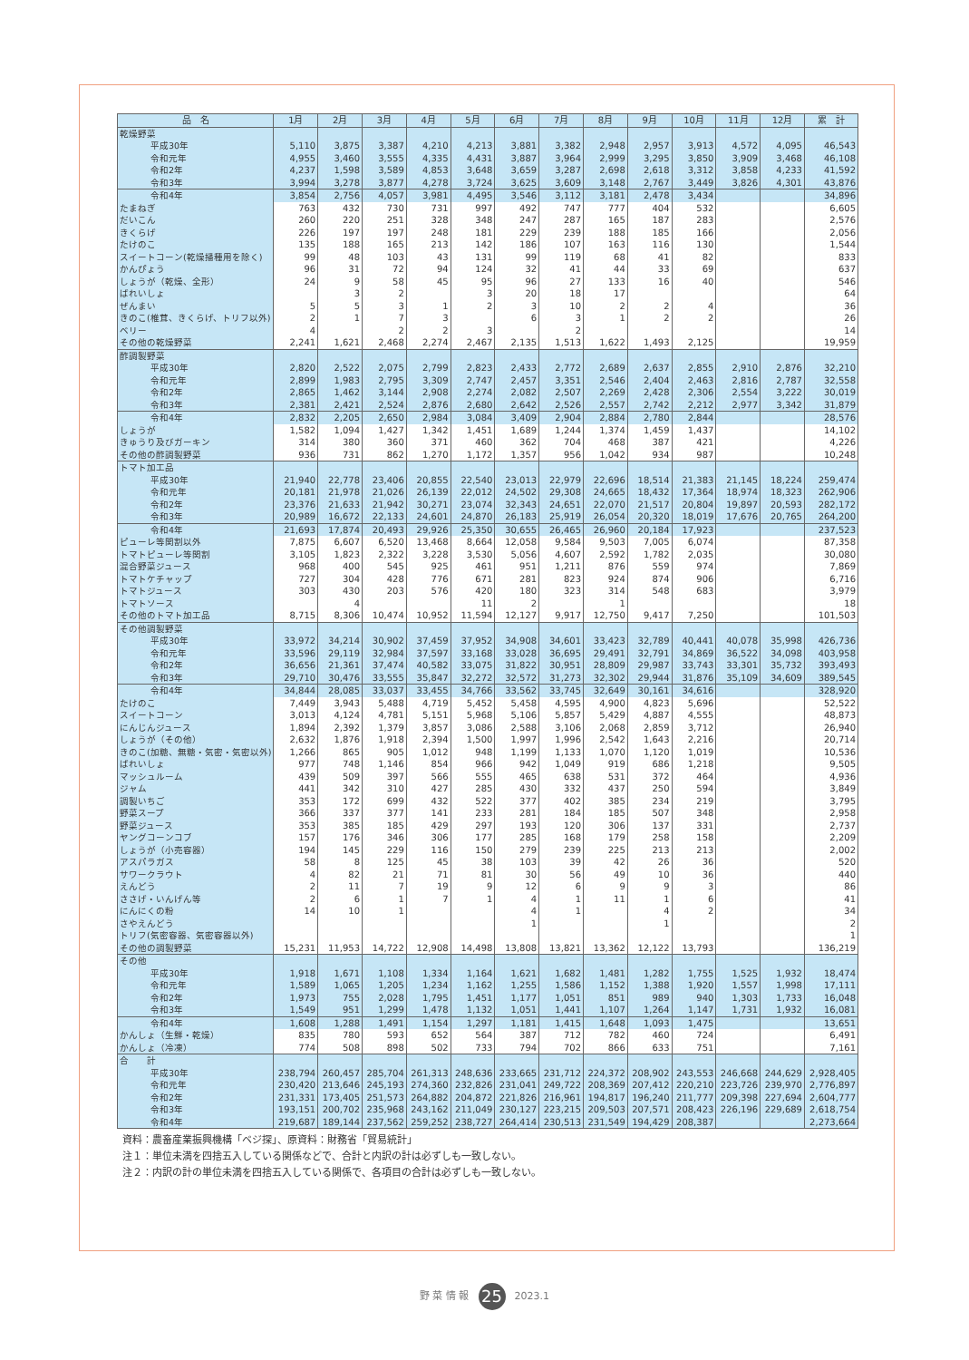| 品 名 | 1月 | 2月 | 3月 | 4月 | 5月 | 6月 | 7月 | 8月 | 9月 | 10月 | 11月 | 12月 | 累 計 |
| --- | --- | --- | --- | --- | --- | --- | --- | --- | --- | --- | --- | --- | --- |
| 乾燥野菜 | | | | | | | | | | | | | |
| 平成30年 | 5,110 | 3,875 | 3,387 | 4,210 | 4,213 | 3,881 | 3,382 | 2,948 | 2,957 | 3,913 | 4,572 | 4,095 | 46,543 |
| 令和元年 | 4,955 | 3,460 | 3,555 | 4,335 | 4,431 | 3,887 | 3,964 | 2,999 | 3,295 | 3,850 | 3,909 | 3,468 | 46,108 |
| 令和2年 | 4,237 | 1,598 | 3,589 | 4,853 | 3,648 | 3,659 | 3,287 | 2,698 | 2,618 | 3,312 | 3,858 | 4,233 | 41,592 |
| 令和3年 | 3,994 | 3,278 | 3,877 | 4,278 | 3,724 | 3,625 | 3,609 | 3,148 | 2,767 | 3,449 | 3,826 | 4,301 | 43,876 |
| 令和4年 | 3,854 | 2,756 | 4,057 | 3,981 | 4,495 | 3,546 | 3,112 | 3,181 | 2,478 | 3,434 | | | 34,896 |
| たまねぎ | 763 | 432 | 730 | 731 | 997 | 492 | 747 | 777 | 404 | 532 | | | 6,605 |
| だいこん | 260 | 220 | 251 | 328 | 348 | 247 | 287 | 165 | 187 | 283 | | | 2,576 |
| きくらげ | 226 | 197 | 197 | 248 | 181 | 229 | 239 | 188 | 185 | 166 | | | 2,056 |
| たけのこ | 135 | 188 | 165 | 213 | 142 | 186 | 107 | 163 | 116 | 130 | | | 1,544 |
| スイートコーン(乾燥播種用を除く) | 99 | 48 | 103 | 43 | 131 | 99 | 119 | 68 | 41 | 82 | | | 833 |
| かんぴょう | 96 | 31 | 72 | 94 | 124 | 32 | 41 | 44 | 33 | 69 | | | 637 |
| しょうが（乾燥、全形） | 24 | 9 | 58 | 45 | 95 | 96 | 27 | 133 | 16 | 40 | | | 546 |
| ばれいしょ | | 3 | 2 | | 3 | 20 | 18 | 17 | | | | | 64 |
| ぜんまい | 5 | 5 | 3 | 1 | 2 | 3 | 10 | 2 | 2 | 4 | | | 36 |
| きのこ(椎茸、きくらげ、トリフ以外) | 2 | 1 | 7 | 3 | | 6 | 3 | 1 | 2 | 2 | | | 26 |
| ベリー | 4 | | 2 | 2 | 3 | | 2 | | | | | | 14 |
| その他の乾燥野菜 | 2,241 | 1,621 | 2,468 | 2,274 | 2,467 | 2,135 | 1,513 | 1,622 | 1,493 | 2,125 | | | 19,959 |
| 酢調製野菜 | | | | | | | | | | | | | |
| 平成30年 | 2,820 | 2,522 | 2,075 | 2,799 | 2,823 | 2,433 | 2,772 | 2,689 | 2,637 | 2,855 | 2,910 | 2,876 | 32,210 |
| 令和元年 | 2,899 | 1,983 | 2,795 | 3,309 | 2,747 | 2,457 | 3,351 | 2,546 | 2,404 | 2,463 | 2,816 | 2,787 | 32,558 |
| 令和2年 | 2,865 | 1,462 | 3,144 | 2,908 | 2,274 | 2,082 | 2,507 | 2,269 | 2,428 | 2,306 | 2,554 | 3,222 | 30,019 |
| 令和3年 | 2,381 | 2,421 | 2,524 | 2,876 | 2,680 | 2,642 | 2,526 | 2,557 | 2,742 | 2,212 | 2,977 | 3,342 | 31,879 |
| 令和4年 | 2,832 | 2,205 | 2,650 | 2,984 | 3,084 | 3,409 | 2,904 | 2,884 | 2,780 | 2,844 | | | 28,576 |
| しょうが | 1,582 | 1,094 | 1,427 | 1,342 | 1,451 | 1,689 | 1,244 | 1,374 | 1,459 | 1,437 | | | 14,102 |
| きゅうり及びガーキン | 314 | 380 | 360 | 371 | 460 | 362 | 704 | 468 | 387 | 421 | | | 4,226 |
| その他の酢調製野菜 | 936 | 731 | 862 | 1,270 | 1,172 | 1,357 | 956 | 1,042 | 934 | 987 | | | 10,248 |
| トマト加工品 | | | | | | | | | | | | | |
| 平成30年 | 21,940 | 22,778 | 23,406 | 20,855 | 22,540 | 23,013 | 22,979 | 22,696 | 18,514 | 21,383 | 21,145 | 18,224 | 259,474 |
| 令和元年 | 20,181 | 21,978 | 21,026 | 26,139 | 22,012 | 24,502 | 29,308 | 24,665 | 18,432 | 17,364 | 18,974 | 18,323 | 262,906 |
| 令和2年 | 23,376 | 21,633 | 21,942 | 30,271 | 23,074 | 32,343 | 24,651 | 22,070 | 21,517 | 20,804 | 19,897 | 20,593 | 282,172 |
| 令和3年 | 20,989 | 16,672 | 22,133 | 24,601 | 24,870 | 26,183 | 25,919 | 26,054 | 20,320 | 18,019 | 17,676 | 20,765 | 264,200 |
| 令和4年 | 21,693 | 17,874 | 20,493 | 29,926 | 25,350 | 30,655 | 26,465 | 26,960 | 20,184 | 17,923 | | | 237,523 |
| ピューレ等関割以外 | 7,875 | 6,607 | 6,520 | 13,468 | 8,664 | 12,058 | 9,584 | 9,503 | 7,005 | 6,074 | | | 87,358 |
| トマトピューレ等関割 | 3,105 | 1,823 | 2,322 | 3,228 | 3,530 | 5,056 | 4,607 | 2,592 | 1,782 | 2,035 | | | 30,080 |
| 混合野菜ジュース | 968 | 400 | 545 | 925 | 461 | 951 | 1,211 | 876 | 559 | 974 | | | 7,869 |
| トマトケチャップ | 727 | 304 | 428 | 776 | 671 | 281 | 823 | 924 | 874 | 906 | | | 6,716 |
| トマトジュース | 303 | 430 | 203 | 576 | 420 | 180 | 323 | 314 | 548 | 683 | | | 3,979 |
| トマトソース | | 4 | | | 11 | 2 | | 1 | | | | | 18 |
| その他のトマト加工品 | 8,715 | 8,306 | 10,474 | 10,952 | 11,594 | 12,127 | 9,917 | 12,750 | 9,417 | 7,250 | | | 101,503 |
| その他調製野菜 | | | | | | | | | | | | | |
| 平成30年 | 33,972 | 34,214 | 30,902 | 37,459 | 37,952 | 34,908 | 34,601 | 33,423 | 32,789 | 40,441 | 40,078 | 35,998 | 426,736 |
| 令和元年 | 33,596 | 29,119 | 32,984 | 37,597 | 33,168 | 33,028 | 36,695 | 29,491 | 32,791 | 34,869 | 36,522 | 34,098 | 403,958 |
| 令和2年 | 36,656 | 21,361 | 37,474 | 40,582 | 33,075 | 31,822 | 30,951 | 28,809 | 29,987 | 33,743 | 33,301 | 35,732 | 393,493 |
| 令和3年 | 29,710 | 30,476 | 33,555 | 35,847 | 32,272 | 32,572 | 31,273 | 32,302 | 29,944 | 31,876 | 35,109 | 34,609 | 389,545 |
| 令和4年 | 34,844 | 28,085 | 33,037 | 33,455 | 34,766 | 33,562 | 33,745 | 32,649 | 30,161 | 34,616 | | | 328,920 |
| たけのこ | 7,449 | 3,943 | 5,488 | 4,719 | 5,452 | 5,458 | 4,595 | 4,900 | 4,823 | 5,696 | | | 52,522 |
| スイートコーン | 3,013 | 4,124 | 4,781 | 5,151 | 5,968 | 5,106 | 5,857 | 5,429 | 4,887 | 4,555 | | | 48,873 |
| にんじんジュース | 1,894 | 2,392 | 1,379 | 3,857 | 3,086 | 2,588 | 3,106 | 2,068 | 2,859 | 3,712 | | | 26,940 |
| しょうが（その他） | 2,632 | 1,876 | 1,918 | 2,394 | 1,500 | 1,997 | 1,996 | 2,542 | 1,643 | 2,216 | | | 20,714 |
| きのこ(加糖、無糖・気密・気密以外) | 1,266 | 865 | 905 | 1,012 | 948 | 1,199 | 1,133 | 1,070 | 1,120 | 1,019 | | | 10,536 |
| ばれいしょ | 977 | 748 | 1,146 | 854 | 966 | 942 | 1,049 | 919 | 686 | 1,218 | | | 9,505 |
| マッシュルーム | 439 | 509 | 397 | 566 | 555 | 465 | 638 | 531 | 372 | 464 | | | 4,936 |
| ジャム | 441 | 342 | 310 | 427 | 285 | 430 | 332 | 437 | 250 | 594 | | | 3,849 |
| 調製いちご | 353 | 172 | 699 | 432 | 522 | 377 | 402 | 385 | 234 | 219 | | | 3,795 |
| 野菜スープ | 366 | 337 | 377 | 141 | 233 | 281 | 184 | 185 | 507 | 348 | | | 2,958 |
| 野菜ジュース | 353 | 385 | 185 | 429 | 297 | 193 | 120 | 306 | 137 | 331 | | | 2,737 |
| ヤングコーンコブ | 157 | 176 | 346 | 306 | 177 | 285 | 168 | 179 | 258 | 158 | | | 2,209 |
| しょうが（小売容器） | 194 | 145 | 229 | 116 | 150 | 279 | 239 | 225 | 213 | 213 | | | 2,002 |
| アスパラガス | 58 | 8 | 125 | 45 | 38 | 103 | 39 | 42 | 26 | 36 | | | 520 |
| サワークラウト | 4 | 82 | 21 | 71 | 81 | 30 | 56 | 49 | 10 | 36 | | | 440 |
| えんどう | 2 | 11 | 7 | 19 | 9 | 12 | 6 | 9 | 9 | 3 | | | 86 |
| ささげ・いんげん等 | 2 | 6 | 1 | 7 | 1 | 4 | 1 | 11 | 1 | 6 | | | 41 |
| にんにくの粉 | 14 | 10 | 1 | | | 4 | 1 | | 4 | 2 | | | 34 |
| さやえんどう | | | | | | 1 | | | 1 | | | | 2 |
| トリフ(気密容器、気密容器以外) | | | | | | | | | | | | | 1 |
| その他の調製野菜 | 15,231 | 11,953 | 14,722 | 12,908 | 14,498 | 13,808 | 13,821 | 13,362 | 12,122 | 13,793 | | | 136,219 |
| その他 | | | | | | | | | | | | | |
| 平成30年 | 1,918 | 1,671 | 1,108 | 1,334 | 1,164 | 1,621 | 1,682 | 1,481 | 1,282 | 1,755 | 1,525 | 1,932 | 18,474 |
| 令和元年 | 1,589 | 1,065 | 1,205 | 1,234 | 1,162 | 1,255 | 1,586 | 1,152 | 1,388 | 1,920 | 1,557 | 1,998 | 17,111 |
| 令和2年 | 1,973 | 755 | 2,028 | 1,795 | 1,451 | 1,177 | 1,051 | 851 | 989 | 940 | 1,303 | 1,733 | 16,048 |
| 令和3年 | 1,549 | 951 | 1,299 | 1,478 | 1,132 | 1,051 | 1,441 | 1,107 | 1,264 | 1,147 | 1,731 | 1,932 | 16,081 |
| 令和4年 | 1,608 | 1,288 | 1,491 | 1,154 | 1,297 | 1,181 | 1,415 | 1,648 | 1,093 | 1,475 | | | 13,651 |
| かんしょ（生鮮・乾燥） | 835 | 780 | 593 | 652 | 564 | 387 | 712 | 782 | 460 | 724 | | | 6,491 |
| かんしょ（冷凍） | 774 | 508 | 898 | 502 | 733 | 794 | 702 | 866 | 633 | 751 | | | 7,161 |
| 合 計 | | | | | | | | | | | | | |
| 平成30年 | 238,794 | 260,457 | 285,704 | 261,313 | 248,636 | 233,665 | 231,712 | 224,372 | 208,902 | 243,553 | 246,668 | 244,629 | 2,928,405 |
| 令和元年 | 230,420 | 213,646 | 245,193 | 274,360 | 232,826 | 231,041 | 249,722 | 208,369 | 207,412 | 220,210 | 223,726 | 239,970 | 2,776,897 |
| 令和2年 | 231,331 | 173,405 | 251,573 | 264,882 | 204,872 | 221,826 | 216,961 | 194,817 | 196,240 | 211,777 | 209,398 | 227,694 | 2,604,777 |
| 令和3年 | 193,151 | 200,702 | 235,968 | 243,162 | 211,049 | 230,127 | 223,215 | 209,503 | 207,571 | 208,423 | 226,196 | 229,689 | 2,618,754 |
| 令和4年 | 219,687 | 189,144 | 237,562 | 259,252 | 238,727 | 264,414 | 230,513 | 231,549 | 194,429 | 208,387 | | | 2,273,664 |
資料：農畜産業振興機構「ベジ探」、原資料：財務省「貿易統計」
注１：単位未満を四捨五入している関係などで、合計と内訳の計は必ずしも一致しない。
注２：内訳の計の単位未満を四捨五入している関係で、各項目の合計は必ずしも一致しない。
野 菜 情 報 25 2023.1